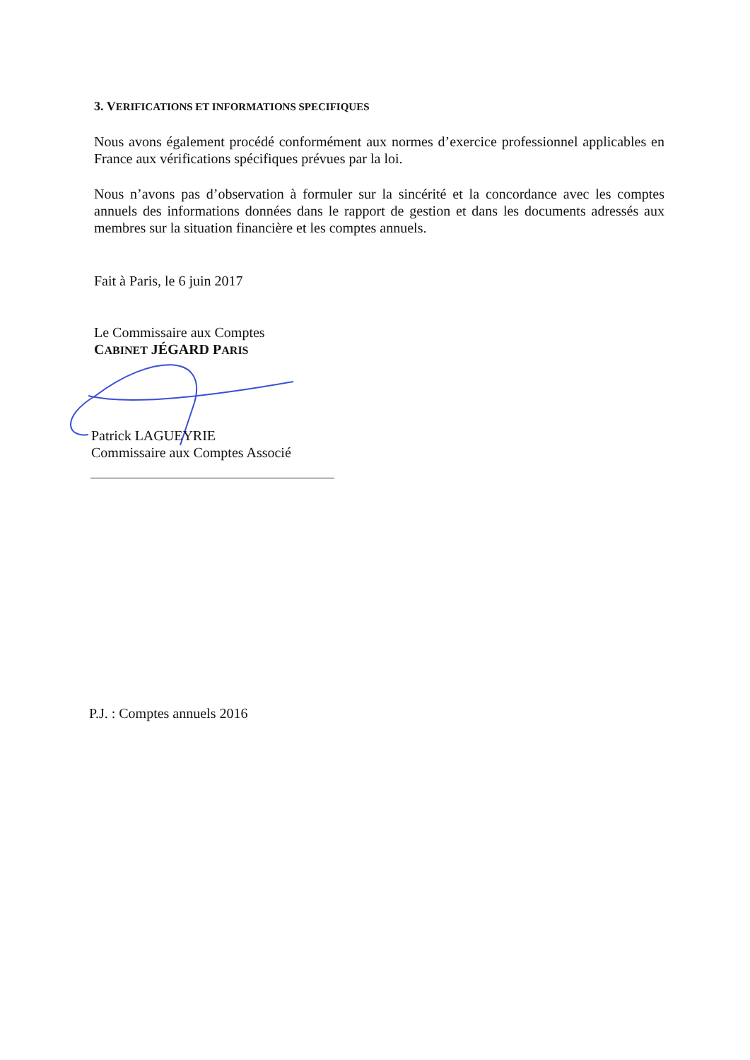3. VERIFICATIONS ET INFORMATIONS SPECIFIQUES
Nous avons également procédé conformément aux normes d’exercice professionnel applicables en France aux vérifications spécifiques prévues par la loi.
Nous n’avons pas d’observation à formuler sur la sincérité et la concordance avec les comptes annuels des informations données dans le rapport de gestion et dans les documents adressés aux membres sur la situation financière et les comptes annuels.
Fait à Paris, le 6 juin 2017
Le Commissaire aux Comptes
CABINET JÉGARD PARIS
Patrick LAGUEYRIE
Commissaire aux Comptes Associé
P.J. : Comptes annuels 2016